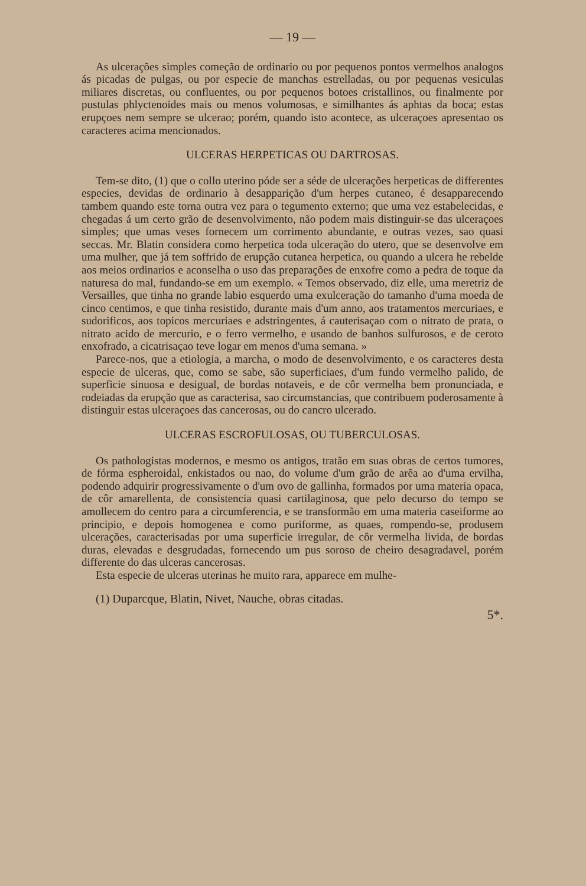— 19 —
As ulcerações simples começão de ordinario ou por pequenos pontos vermelhos analogos ás picadas de pulgas, ou por especie de manchas estrelladas, ou por pequenas vesiculas miliares discretas, ou confluentes, ou por pequenos botoes cristallinos, ou finalmente por pustulas phlyctenoides mais ou menos volumosas, e similhantes ás aphtas da boca; estas erupçoes nem sempre se ulcerao; porém, quando isto acontece, as ulceraçoes apresentao os caracteres acima mencionados.
ULCERAS HERPETICAS OU DARTROSAS.
Tem-se dito, (1) que o collo uterino póde ser a séde de ulcerações herpeticas de differentes especies, devidas de ordinario à desapparição d'um herpes cutaneo, é desapparecendo tambem quando este torna outra vez para o tegumento externo; que uma vez estabelecidas, e chegadas á um certo grão de desenvolvimento, não podem mais distinguir-se das ulceraçoes simples; que umas veses fornecem um corrimento abundante, e outras vezes, sao quasi seccas. Mr. Blatin considera como herpetica toda ulceração do utero, que se desenvolve em uma mulher, que já tem soffrido de erupção cutanea herpetica, ou quando a ulcera he rebelde aos meios ordinarios e aconselha o uso das preparações de enxofre como a pedra de toque da naturesa do mal, fundando-se em um exemplo. « Temos observado, diz elle, uma meretriz de Versailles, que tinha no grande labio esquerdo uma exulceração do tamanho d'uma moeda de cinco centimos, e que tinha resistido, durante mais d'um anno, aos tratamentos mercuriaes, e sudorificos, aos topicos mercuriaes e adstringentes, á cauterisaçao com o nitrato de prata, o nitrato acido de mercurio, e o ferro vermelho, e usando de banhos sulfurosos, e de ceroto enxofrado, a cicatrisaçao teve logar em menos d'uma semana. »
Parece-nos, que a etiologia, a marcha, o modo de desenvolvimento, e os caracteres desta especie de ulceras, que, como se sabe, são superficiaes, d'um fundo vermelho palido, de superficie sinuosa e desigual, de bordas notaveis, e de côr vermelha bem pronunciada, e rodeiadas da erupção que as caracterisa, sao circumstancias, que contribuem poderosamente à distinguir estas ulceraçoes das cancerosas, ou do cancro ulcerado.
ULCERAS ESCROFULOSAS, OU TUBERCULOSAS.
Os pathologistas modernos, e mesmo os antigos, tratão em suas obras de certos tumores, de fórma espheroidal, enkistados ou nao, do volume d'um grão de arêa ao d'uma ervilha, podendo adquirir progressivamente o d'um ovo de gallinha, formados por uma materia opaca, de côr amarellenta, de consistencia quasi cartilaginosa, que pelo decurso do tempo se amollecem do centro para a circumferencia, e se transformão em uma materia caseiforme ao principio, e depois homogenea e como puriforme, as quaes, rompendo-se, produsem ulcerações, caracterisadas por uma superficie irregular, de côr vermelha livida, de bordas duras, elevadas e desgrudadas, fornecendo um pus soroso de cheiro desagradavel, porém differente do das ulceras cancerosas.
Esta especie de ulceras uterinas he muito rara, apparece em mulhe-
(1) Duparcque, Blatin, Nivet, Nauche, obras citadas.
5*.